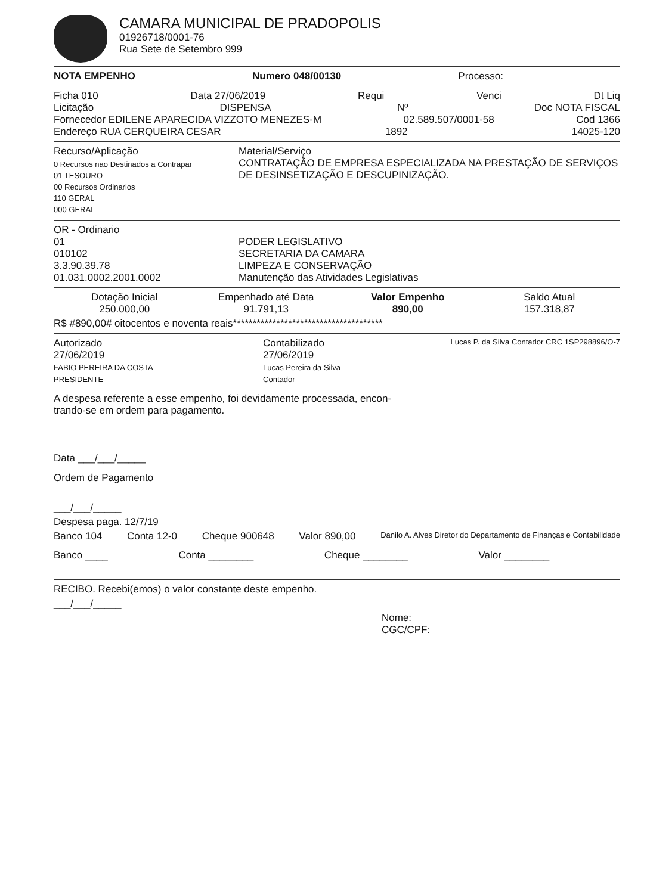CAMARA MUNICIPAL DE PRADOPOLIS
01926718/0001-76
Rua Sete de Setembro 999
NOTA EMPENHO Numero 048/00130 Processo:
Ficha 010 Data 27/06/2019 Requi Venci Dt Liq
Licitação DISPENSA Nº Doc NOTA FISCAL
Fornecedor EDILENE APARECIDA VIZZOTO MENEZES-M 02.589.507/0001-58 Cod 1366
Endereço RUA CERQUEIRA CESAR 1892 14025-120
Recurso/Aplicação
0 Recursos nao Destinados a Contrapar
01 TESOURO
00 Recursos Ordinarios
110 GERAL
000 GERAL
Material/Serviço
CONTRATAÇÃO DE EMPRESA ESPECIALIZADA NA PRESTAÇÃO DE SERVIÇOS DE DESINSETIZAÇÃO E DESCUPINIZAÇÃO.
OR - Ordinario
01
010102
3.3.90.39.78
01.031.0002.2001.0002
PODER LEGISLATIVO
SECRETARIA DA CAMARA
LIMPEZA E CONSERVAÇÃO
Manutenção das Atividades Legislativas
Dotação Inicial Empenhado até Data Valor Empenho Saldo Atual 250.000,00 91.791,13 890,00 157.318,87
R$ #890,00# oitocentos e noventa reais**************************************
Autorizado
27/06/2019
FABIO PEREIRA DA COSTA
PRESIDENTE
Contabilizado
27/06/2019
Lucas Pereira da Silva
Contador
Lucas P. da Silva Contador CRC 1SP298896/O-7
A despesa referente a esse empenho, foi devidamente processada, encon-
trando-se em ordem para pagamento.
Data ___/___/_____
Ordem de Pagamento
___/___/_____
Despesa paga. 12/7/19
Banco 104 Conta 12-0 Cheque 900648 Valor 890,00 Danilo A. Alves Diretor do Departamento de Finanças e Contabilidade
Banco ____ Conta ________ Cheque ________ Valor ________
RECIBO. Recebi(emos) o valor constante deste empenho.
___/___/_____
Nome:
CGC/CPF: